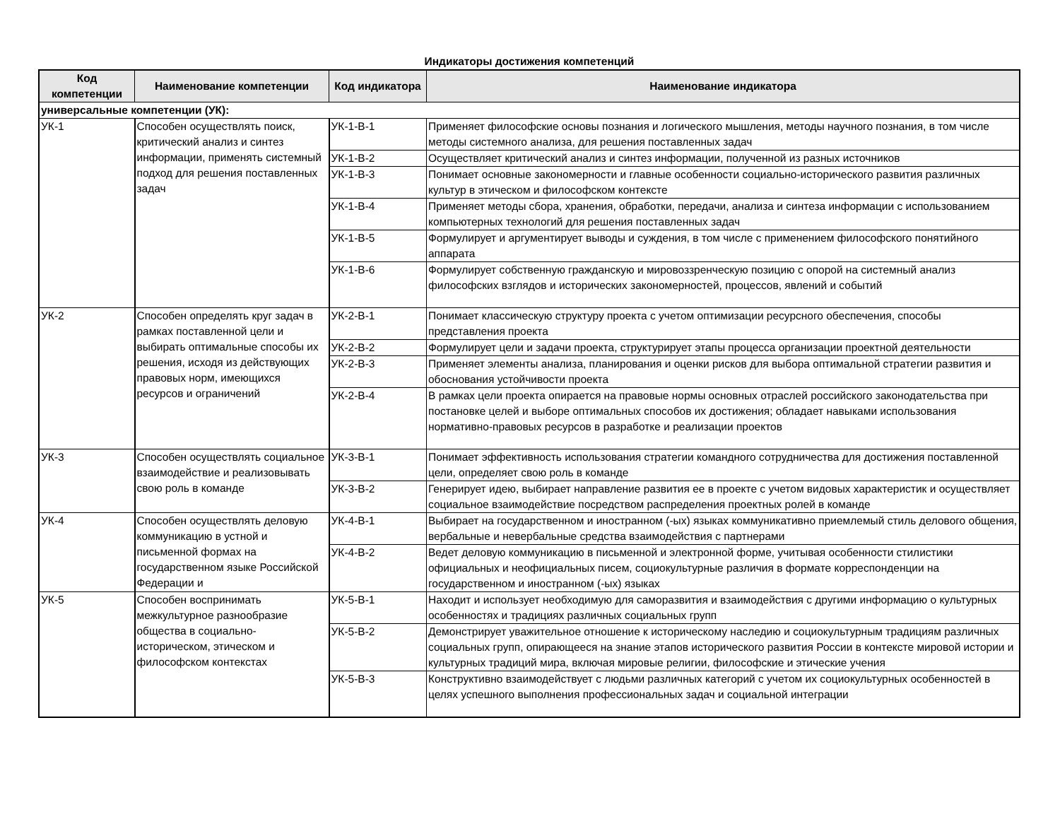Индикаторы достижения компетенций
| Код компетенции | Наименование компетенции | Код индикатора | Наименование индикатора |
| --- | --- | --- | --- |
| универсальные компетенции (УК): | | | |
| УК-1 | Способен осуществлять поиск, критический анализ и синтез информации, применять системный подход для решения поставленных задач | УК-1-В-1 | Применяет философские основы познания и логического мышления, методы научного познания, в том числе методы системного анализа, для решения поставленных задач |
| | | УК-1-В-2 | Осуществляет критический анализ и синтез информации, полученной из разных источников |
| | | УК-1-В-3 | Понимает основные закономерности и главные особенности социально-исторического развития различных культур в этическом и философском контексте |
| | | УК-1-В-4 | Применяет методы сбора, хранения, обработки, передачи, анализа и синтеза информации с использованием компьютерных технологий для решения поставленных задач |
| | | УК-1-В-5 | Формулирует и аргументирует выводы и суждения, в том числе с применением философского понятийного аппарата |
| | | УК-1-В-6 | Формулирует собственную гражданскую и мировоззренческую позицию с опорой на системный анализ философских взглядов и исторических закономерностей, процессов, явлений и событий |
| УК-2 | Способен определять круг задач в рамках поставленной цели и выбирать оптимальные способы их решения, исходя из действующих правовых норм, имеющихся ресурсов и ограничений | УК-2-В-1 | Понимает классическую структуру проекта с учетом оптимизации ресурсного обеспечения, способы представления проекта |
| | | УК-2-В-2 | Формулирует цели и задачи проекта, структурирует этапы процесса организации проектной деятельности |
| | | УК-2-В-3 | Применяет элементы анализа, планирования и оценки рисков для выбора оптимальной стратегии развития и обоснования устойчивости проекта |
| | | УК-2-В-4 | В рамках цели проекта опирается на правовые нормы основных отраслей российского законодательства при постановке целей и выборе оптимальных способов их достижения; обладает навыками использования нормативно-правовых ресурсов в разработке и реализации проектов |
| УК-3 | Способен осуществлять социальное взаимодействие и реализовывать свою роль в команде | УК-3-В-1 | Понимает эффективность использования стратегии командного сотрудничества для достижения поставленной цели, определяет свою роль в команде |
| | | УК-3-В-2 | Генерирует идею, выбирает направление развития ее в проекте с учетом видовых характеристик и осуществляет социальное взаимодействие посредством распределения проектных ролей в команде |
| УК-4 | Способен осуществлять деловую коммуникацию в устной и письменной формах на государственном языке Российской Федерации и | УК-4-В-1 | Выбирает на государственном и иностранном (-ых) языках коммуникативно приемлемый стиль делового общения, вербальные и невербальные средства взаимодействия с партнерами |
| | | УК-4-В-2 | Ведет деловую коммуникацию в письменной и электронной форме, учитывая особенности стилистики официальных и неофициальных писем, социокультурные различия в формате корреспонденции на государственном и иностранном (-ых) языках |
| УК-5 | Способен воспринимать межкультурное разнообразие общества в социально-историческом, этическом и философском контекстах | УК-5-В-1 | Находит и использует необходимую для саморазвития и взаимодействия с другими информацию о культурных особенностях и традициях различных социальных групп |
| | | УК-5-В-2 | Демонстрирует уважительное отношение к историческому наследию и социокультурным традициям различных социальных групп, опирающееся на знание этапов исторического развития России в контексте мировой истории и культурных традиций мира, включая мировые религии, философские и этические учения |
| | | УК-5-В-3 | Конструктивно взаимодействует с людьми различных категорий с учетом их социокультурных особенностей в целях успешного выполнения профессиональных задач и социальной интеграции |